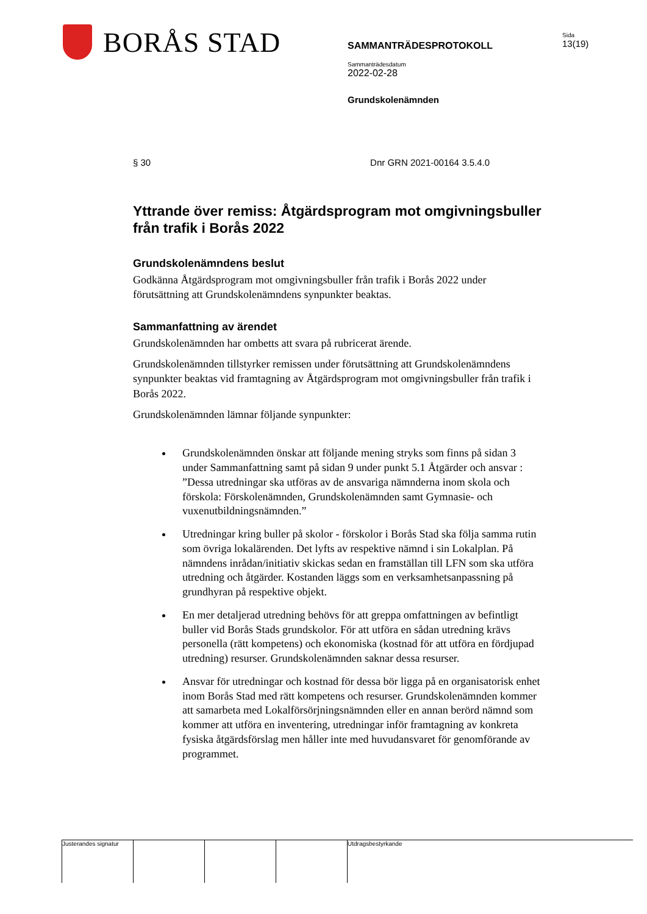BORÅS STAD
SAMMANTRÄDESPROTOKOLL
Sammanträdesdatum
2022-02-28
Grundskolenämnden
Sida
13(19)
§ 30 Dnr GRN 2021-00164 3.5.4.0
Yttrande över remiss: Åtgärdsprogram mot omgivningsbuller från trafik i Borås 2022
Grundskolenämndens beslut
Godkänna Åtgärdsprogram mot omgivningsbuller från trafik i Borås 2022 under förutsättning att Grundskolenämndens synpunkter beaktas.
Sammanfattning av ärendet
Grundskolenämnden har ombetts att svara på rubricerat ärende.
Grundskolenämnden tillstyrker remissen under förutsättning att Grundskolenämndens synpunkter beaktas vid framtagning av Åtgärdsprogram mot omgivningsbuller från trafik i Borås 2022.
Grundskolenämnden lämnar följande synpunkter:
Grundskolenämnden önskar att följande mening stryks som finns på sidan 3 under Sammanfattning samt på sidan 9 under punkt 5.1 Åtgärder och ansvar : ”Dessa utredningar ska utföras av de ansvariga nämnderna inom skola och förskola: Förskolenämnden, Grundskolenämnden samt Gymnasie- och vuxenutbildningsnämnden.”
Utredningar kring buller på skolor - förskolor i Borås Stad ska följa samma rutin som övriga lokalärenden. Det lyfts av respektive nämnd i sin Lokalplan. På nämndens inrådan/initiativ skickas sedan en framställan till LFN som ska utföra utredning och åtgärder. Kostanden läggs som en verksamhetsanpassning på grundhyran på respektive objekt.
En mer detaljerad utredning behövs för att greppa omfattningen av befintligt buller vid Borås Stads grundskolor. För att utföra en sådan utredning krävs personella (rätt kompetens) och ekonomiska (kostnad för att utföra en fördjupad utredning) resurser. Grundskolenämnden saknar dessa resurser.
Ansvar för utredningar och kostnad för dessa bör ligga på en organisatorisk enhet inom Borås Stad med rätt kompetens och resurser. Grundskolenämnden kommer att samarbeta med Lokalförsörjningsnämnden eller en annan berörd nämnd som kommer att utföra en inventering, utredningar inför framtagning av konkreta fysiska åtgärdsförslag men håller inte med huvudansvaret för genomförande av programmet.
Justerandes signatur
Utdragsbestyrkande